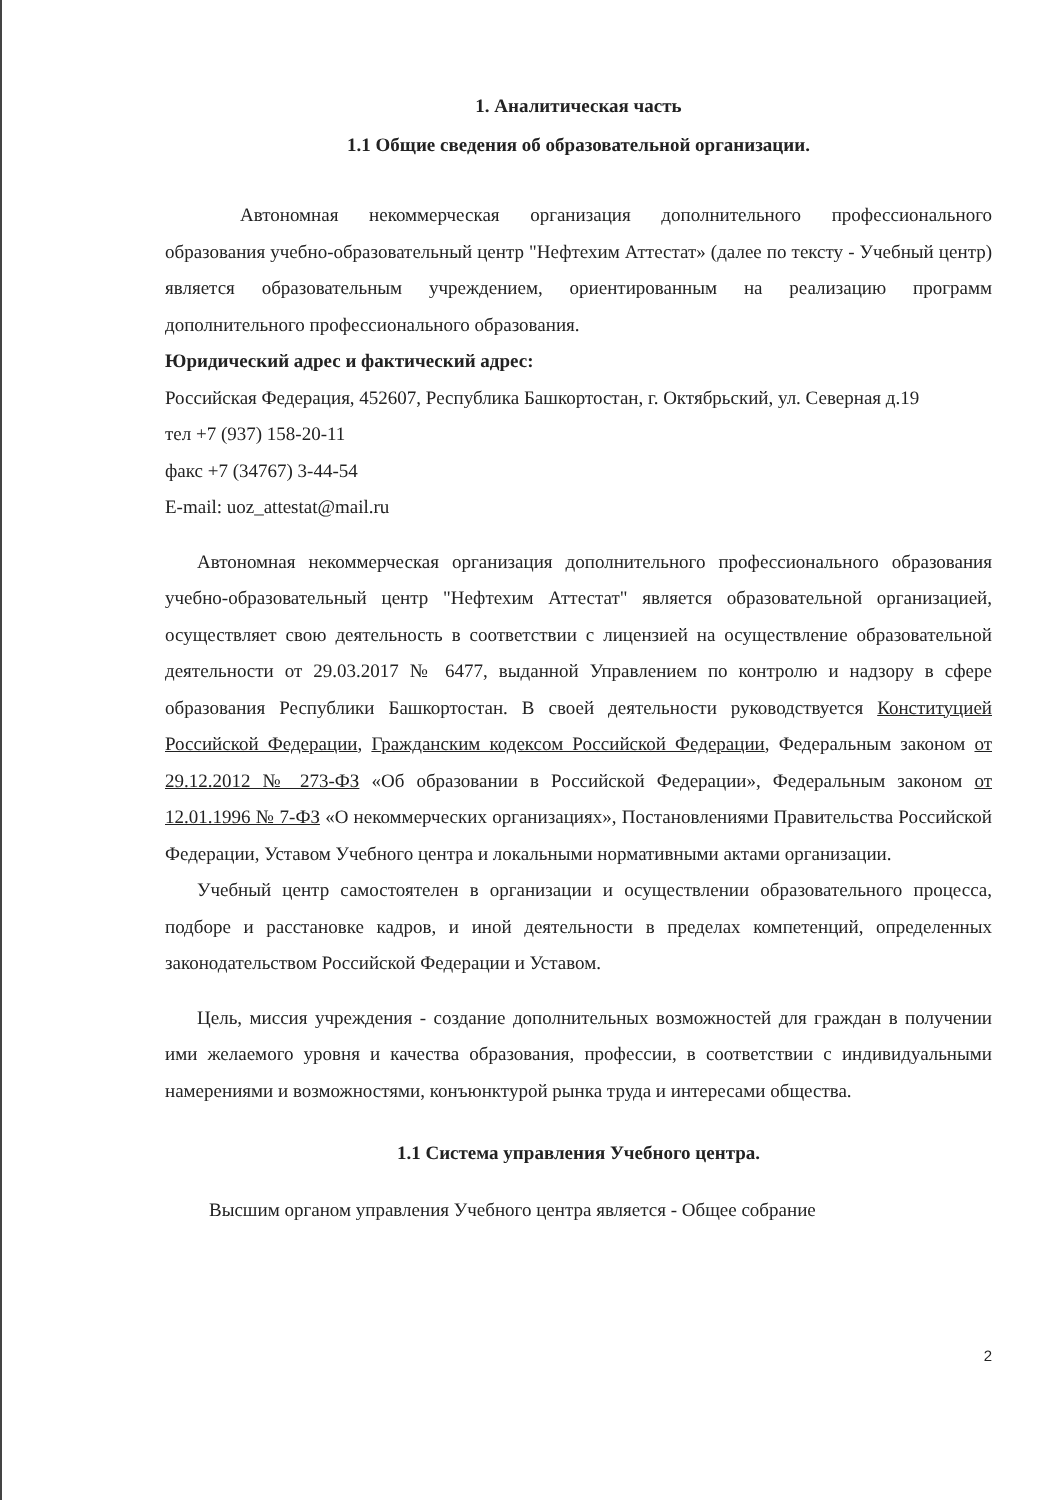1. Аналитическая часть
1.1 Общие сведения об образовательной организации.
Автономная некоммерческая организация дополнительного профессионального образования учебно-образовательный центр "Нефтехим Аттестат» (далее по тексту - Учебный центр) является образовательным учреждением, ориентированным на реализацию программ дополнительного профессионального образования.
Юридический адрес и фактический адрес:
Российская Федерация, 452607, Республика Башкортостан, г. Октябрьский, ул. Северная д.19
тел +7 (937) 158-20-11
факс +7 (34767) 3-44-54
E-mail: uoz_attestat@mail.ru
Автономная некоммерческая организация дополнительного профессионального образования учебно-образовательный центр "Нефтехим Аттестат" является образовательной организацией, осуществляет свою деятельность в соответствии с лицензией на осуществление образовательной деятельности от 29.03.2017 № 6477, выданной Управлением по контролю и надзору в сфере образования Республики Башкортостан. В своей деятельности руководствуется Конституцией Российской Федерации, Гражданским кодексом Российской Федерации, Федеральным законом от 29.12.2012 № 273-ФЗ «Об образовании в Российской Федерации», Федеральным законом от 12.01.1996 № 7-ФЗ «О некоммерческих организациях», Постановлениями Правительства Российской Федерации, Уставом Учебного центра и локальными нормативными актами организации.
Учебный центр самостоятелен в организации и осуществлении образовательного процесса, подборе и расстановке кадров, и иной деятельности в пределах компетенций, определенных законодательством Российской Федерации и Уставом.
Цель, миссия учреждения - создание дополнительных возможностей для граждан в получении ими желаемого уровня и качества образования, профессии, в соответствии с индивидуальными намерениями и возможностями, конъюнктурой рынка труда и интересами общества.
1.1 Система управления Учебного центра.
Высшим органом управления Учебного центра является - Общее собрание
2